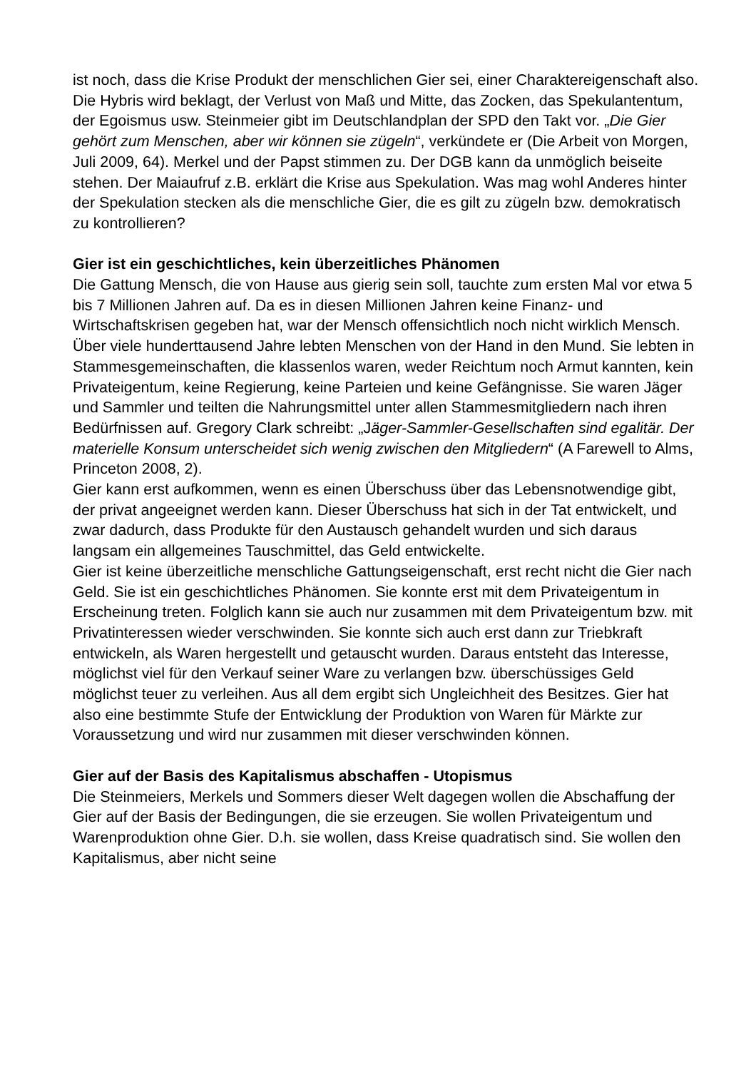ist noch, dass die Krise Produkt der menschlichen Gier sei, einer Charaktereigenschaft also. Die Hybris wird beklagt, der Verlust von Maß und Mitte, das Zocken, das Spekulantentum, der Egoismus usw. Steinmeier gibt im Deutschlandplan der SPD den Takt vor. „Die Gier gehört zum Menschen, aber wir können sie zügeln“, verkündete er (Die Arbeit von Morgen, Juli 2009, 64). Merkel und der Papst stimmen zu. Der DGB kann da unmöglich beiseite stehen. Der Maiaufruf z.B. erklärt die Krise aus Spekulation. Was mag wohl Anderes hinter der Spekulation stecken als die menschliche Gier, die es gilt zu zügeln bzw. demokratisch zu kontrollieren?
Gier ist ein geschichtliches, kein überzeitliches Phänomen
Die Gattung Mensch, die von Hause aus gierig sein soll, tauchte zum ersten Mal vor etwa 5 bis 7 Millionen Jahren auf. Da es in diesen Millionen Jahren keine Finanz- und Wirtschaftskrisen gegeben hat, war der Mensch offensichtlich noch nicht wirklich Mensch.
Über viele hunderttausend Jahre lebten Menschen von der Hand in den Mund. Sie lebten in Stammesgemeinschaften, die klassenlos waren, weder Reichtum noch Armut kannten, kein Privateigentum, keine Regierung, keine Parteien und keine Gefängnisse. Sie waren Jäger und Sammler und teilten die Nahrungsmittel unter allen Stammesmitgliedern nach ihren Bedürfnissen auf. Gregory Clark schreibt: „Jäger-Sammler-Gesellschaften sind egalitär. Der materielle Konsum unterscheidet sich wenig zwischen den Mitgliedern“ (A Farewell to Alms, Princeton 2008, 2).
Gier kann erst aufkommen, wenn es einen Überschuss über das Lebensnotwendige gibt, der privat angeeignet werden kann. Dieser Überschuss hat sich in der Tat entwickelt, und zwar dadurch, dass Produkte für den Austausch gehandelt wurden und sich daraus langsam ein allgemeines Tauschmittel, das Geld entwickelte.
Gier ist keine überzeitliche menschliche Gattungseigenschaft, erst recht nicht die Gier nach Geld. Sie ist ein geschichtliches Phänomen. Sie konnte erst mit dem Privateigentum in Erscheinung treten. Folglich kann sie auch nur zusammen mit dem Privateigentum bzw. mit Privatinteressen wieder verschwinden. Sie konnte sich auch erst dann zur Triebkraft entwickeln, als Waren hergestellt und getauscht wurden. Daraus entsteht das Interesse, möglichst viel für den Verkauf seiner Ware zu verlangen bzw. überschüssiges Geld möglichst teuer zu verleihen. Aus all dem ergibt sich Ungleichheit des Besitzes. Gier hat also eine bestimmte Stufe der Entwicklung der Produktion von Waren für Märkte zur Voraussetzung und wird nur zusammen mit dieser verschwinden können.
Gier auf der Basis des Kapitalismus abschaffen - Utopismus
Die Steinmeiers, Merkels und Sommers dieser Welt dagegen wollen die Abschaffung der Gier auf der Basis der Bedingungen, die sie erzeugen. Sie wollen Privateigentum und Warenproduktion ohne Gier. D.h. sie wollen, dass Kreise quadratisch sind. Sie wollen den Kapitalismus, aber nicht seine